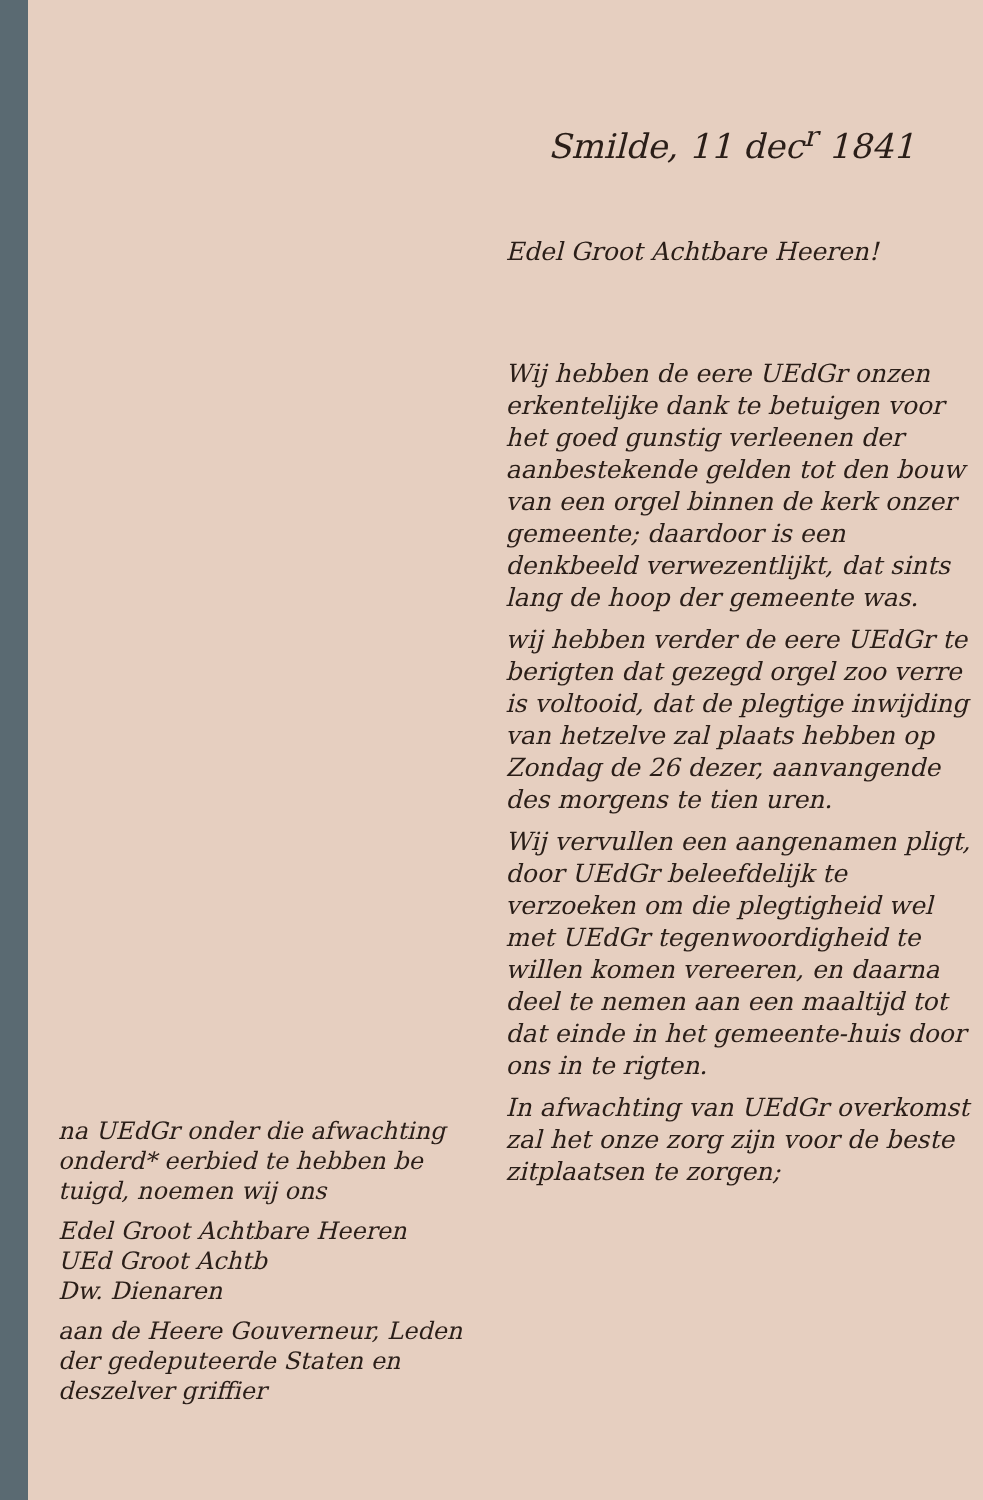Smilde, 11 dec<sup>r</sup> 1841
na UEdGr onder die afwachting onderd* eerbied te hebben be tuigd, noemen wij ons
Edel Groot Achtbare Heeren
UEd Groot Achtb
Dw. Dienaren
aan de Heere Gouverneur, Leden der gedeputeerde Staten en deszelver griffier
Edel Groot Achtbare Heeren!
Wij hebben de eere UEdGr onzen erkentelijke dank te betuigen voor het goed gunstig verleenen der aanbestekende gelden tot den bouw van een orgel binnen de kerk onzer gemeente; daardoor is een denkbeeld verwezentlijkt, dat sints lang de hoop der gemeente was.
wij hebben verder de eere UEdGr te berigten dat gezegd orgel zoo verre is voltooid, dat de plegtige inwijding van hetzelve zal plaats hebben op Zondag de 26 dezer, aanvangende des morgens te tien uren.
Wij vervullen een aangenamen pligt, door UEdGr beleefdelijk te verzoeken om die plegtigheid wel met UEdGr tegenwoordigheid te willen komen vereeren, en daarna deel te nemen aan een maaltijd tot dat einde in het gemeente-huis door ons in te rigten.
In afwachting van UEdGr overkomst zal het onze zorg zijn voor de beste zitplaatsen te zorgen;